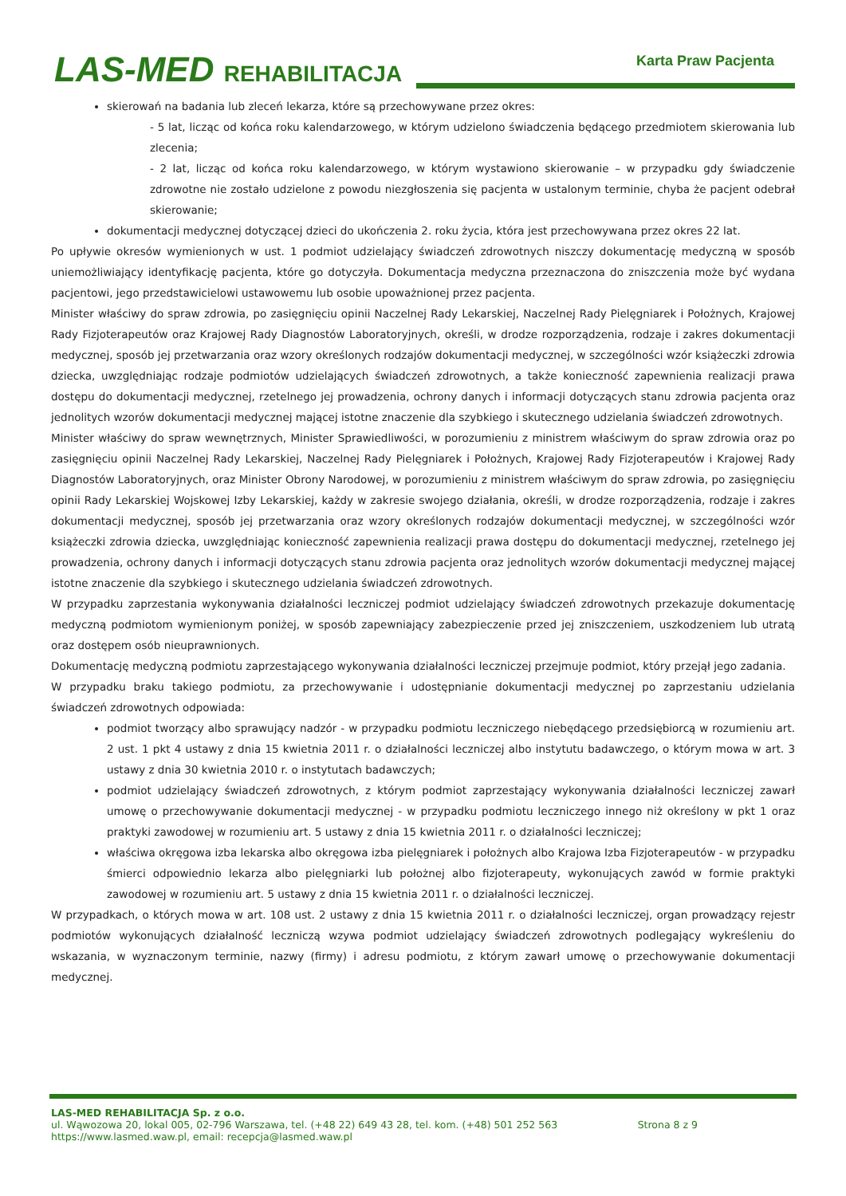LAS-MED REHABILITACJA Karta Praw Pacjenta
skierowań na badania lub zleceń lekarza, które są przechowywane przez okres:
- 5 lat, licząc od końca roku kalendarzowego, w którym udzielono świadczenia będącego przedmiotem skierowania lub zlecenia;
- 2 lat, licząc od końca roku kalendarzowego, w którym wystawiono skierowanie – w przypadku gdy świadczenie zdrowotne nie zostało udzielone z powodu niezgłoszenia się pacjenta w ustalonym terminie, chyba że pacjent odebrał skierowanie;
dokumentacji medycznej dotyczącej dzieci do ukończenia 2. roku życia, która jest przechowywana przez okres 22 lat.
Po upływie okresów wymienionych w ust. 1 podmiot udzielający świadczeń zdrowotnych niszczy dokumentację medyczną w sposób uniemożliwiający identyfikację pacjenta, które go dotyczyła. Dokumentacja medyczna przeznaczona do zniszczenia może być wydana pacjentowi, jego przedstawicielowi ustawowemu lub osobie upoważnionej przez pacjenta.
Minister właściwy do spraw zdrowia, po zasięgnięciu opinii Naczelnej Rady Lekarskiej, Naczelnej Rady Pielęgniarek i Położnych, Krajowej Rady Fizjoterapeutów oraz Krajowej Rady Diagnostów Laboratoryjnych, określi, w drodze rozporządzenia, rodzaje i zakres dokumentacji medycznej, sposób jej przetwarzania oraz wzory określonych rodzajów dokumentacji medycznej, w szczególności wzór książeczki zdrowia dziecka, uwzględniając rodzaje podmiotów udzielających świadczeń zdrowotnych, a także konieczność zapewnienia realizacji prawa dostępu do dokumentacji medycznej, rzetelnego jej prowadzenia, ochrony danych i informacji dotyczących stanu zdrowia pacjenta oraz jednolitych wzorów dokumentacji medycznej mającej istotne znaczenie dla szybkiego i skutecznego udzielania świadczeń zdrowotnych.
Minister właściwy do spraw wewnętrznych, Minister Sprawiedliwości, w porozumieniu z ministrem właściwym do spraw zdrowia oraz po zasięgnięciu opinii Naczelnej Rady Lekarskiej, Naczelnej Rady Pielęgniarek i Położnych, Krajowej Rady Fizjoterapeutów i Krajowej Rady Diagnostów Laboratoryjnych, oraz Minister Obrony Narodowej, w porozumieniu z ministrem właściwym do spraw zdrowia, po zasięgnięciu opinii Rady Lekarskiej Wojskowej Izby Lekarskiej, każdy w zakresie swojego działania, określi, w drodze rozporządzenia, rodzaje i zakres dokumentacji medycznej, sposób jej przetwarzania oraz wzory określonych rodzajów dokumentacji medycznej, w szczególności wzór książeczki zdrowia dziecka, uwzględniając konieczność zapewnienia realizacji prawa dostępu do dokumentacji medycznej, rzetelnego jej prowadzenia, ochrony danych i informacji dotyczących stanu zdrowia pacjenta oraz jednolitych wzorów dokumentacji medycznej mającej istotne znaczenie dla szybkiego i skutecznego udzielania świadczeń zdrowotnych.
W przypadku zaprzestania wykonywania działalności leczniczej podmiot udzielający świadczeń zdrowotnych przekazuje dokumentację medyczną podmiotom wymienionym poniżej, w sposób zapewniający zabezpieczenie przed jej zniszczeniem, uszkodzeniem lub utratą oraz dostępem osób nieuprawnionych.
Dokumentację medyczną podmiotu zaprzestającego wykonywania działalności leczniczej przejmuje podmiot, który przejął jego zadania.
W przypadku braku takiego podmiotu, za przechowywanie i udostępnianie dokumentacji medycznej po zaprzestaniu udzielania świadczeń zdrowotnych odpowiada:
podmiot tworzący albo sprawujący nadzór - w przypadku podmiotu leczniczego niebędącego przedsiębiorcą w rozumieniu art. 2 ust. 1 pkt 4 ustawy z dnia 15 kwietnia 2011 r. o działalności leczniczej albo instytutu badawczego, o którym mowa w art. 3 ustawy z dnia 30 kwietnia 2010 r. o instytutach badawczych;
podmiot udzielający świadczeń zdrowotnych, z którym podmiot zaprzestający wykonywania działalności leczniczej zawarł umowę o przechowywanie dokumentacji medycznej - w przypadku podmiotu leczniczego innego niż określony w pkt 1 oraz praktyki zawodowej w rozumieniu art. 5 ustawy z dnia 15 kwietnia 2011 r. o działalności leczniczej;
właściwa okręgowa izba lekarska albo okręgowa izba pielęgniarek i położnych albo Krajowa Izba Fizjoterapeutów - w przypadku śmierci odpowiednio lekarza albo pielęgniarki lub położnej albo fizjoterapeuty, wykonujących zawód w formie praktyki zawodowej w rozumieniu art. 5 ustawy z dnia 15 kwietnia 2011 r. o działalności leczniczej.
W przypadkach, o których mowa w art. 108 ust. 2 ustawy z dnia 15 kwietnia 2011 r. o działalności leczniczej, organ prowadzący rejestr podmiotów wykonujących działalność leczniczą wzywa podmiot udzielający świadczeń zdrowotnych podlegający wykreśleniu do wskazania, w wyznaczonym terminie, nazwy (firmy) i adresu podmiotu, z którym zawarł umowę o przechowywanie dokumentacji medycznej.
LAS-MED REHABILITACJA Sp. z o.o.
ul. Wąwozowa 20, lokal 005, 02-796 Warszawa, tel. (+48 22) 649 43 28, tel. kom. (+48) 501 252 563
https://www.lasmed.waw.pl, email: recepcja@lasmed.waw.pl
Strona 8 z 9